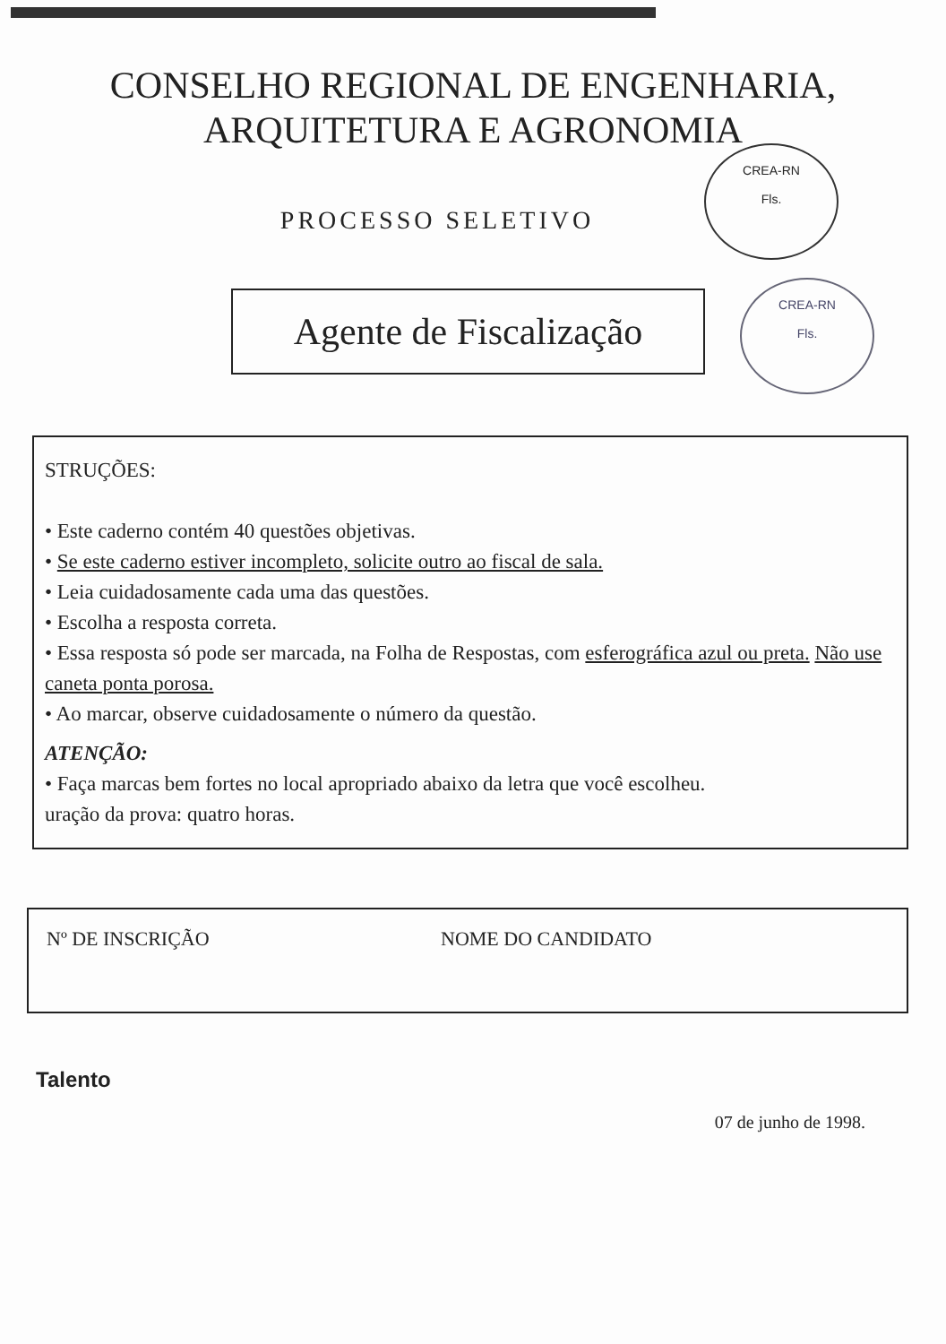CONSELHO REGIONAL DE ENGENHARIA,
ARQUITETURA E AGRONOMIA
CREA-RN
Fls.
CREA-RN
Fls.
PROCESSO SELETIVO
Agente de Fiscalização
STRUÇÕES:
• Este caderno contém 40 questões objetivas.
• Se este caderno estiver incompleto, solicite outro ao fiscal de sala.
• Leia cuidadosamente cada uma das questões.
• Escolha a resposta correta.
• Essa resposta só pode ser marcada, na Folha de Respostas, com esferográfica azul ou preta. Não use caneta ponta porosa.
• Ao marcar, observe cuidadosamente o número da questão.
ATENÇÃO:
• Faça marcas bem fortes no local apropriado abaixo da letra que você escolheu.
uração da prova: quatro horas.
Nº DE INSCRIÇÃO NOME DO CANDIDATO
Talento
07 de junho de 1998.